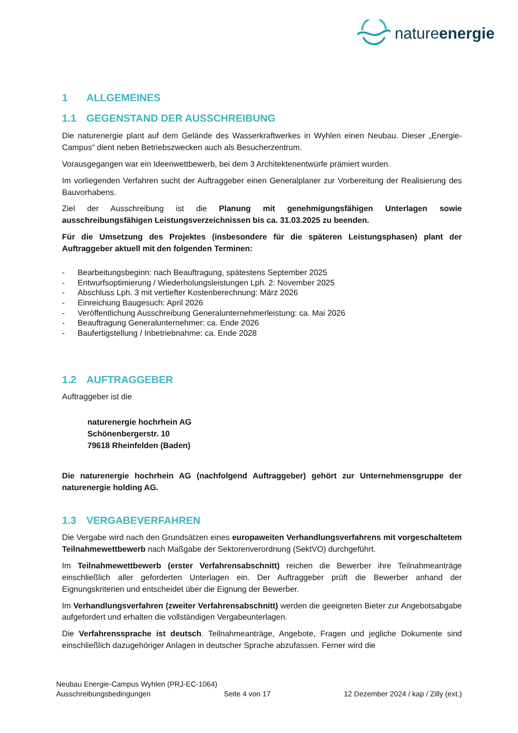natureenergie
1 ALLGEMEINES
1.1 GEGENSTAND DER AUSSCHREIBUNG
Die naturenergie plant auf dem Gelände des Wasserkraftwerkes in Wyhlen einen Neubau. Dieser „Energie-Campus“ dient neben Betriebszwecken auch als Besucherzentrum.
Vorausgegangen war ein Ideenwettbewerb, bei dem 3 Architektenentwürfe prämiert wurden.
Im vorliegenden Verfahren sucht der Auftraggeber einen Generalplaner zur Vorbereitung der Realisierung des Bauvorhabens.
Ziel der Ausschreibung ist die Planung mit genehmigungsfähigen Unterlagen sowie ausschreibungsfähigen Leistungsverzeichnissen bis ca. 31.03.2025 zu beenden.
Für die Umsetzung des Projektes (insbesondere für die späteren Leistungsphasen) plant der Auftraggeber aktuell mit den folgenden Terminen:
- Bearbeitungsbeginn: nach Beauftragung, spätestens September 2025
- Entwurfsoptimierung / Wiederholungsleistungen Lph. 2: November 2025
- Abschluss Lph. 3 mit vertiefter Kostenberechnung: März 2026
- Einreichung Baugesuch: April 2026
- Veröffentlichung Ausschreibung Generalunternehmerleistung: ca. Mai 2026
- Beauftragung Generalunternehmer: ca. Ende 2026
- Baufertigstellung / Inbetriebnahme: ca. Ende 2028
1.2 AUFTRAGGEBER
Auftraggeber ist die
naturenergie hochrhein AG
Schönenbergerstr. 10
79618 Rheinfelden (Baden)
Die naturenergie hochrhein AG (nachfolgend Auftraggeber) gehört zur Unternehmensgruppe der naturenergie holding AG.
1.3 VERGABEVERFAHREN
Die Vergabe wird nach den Grundsätzen eines europaweiten Verhandlungsverfahrens mit vorgeschaltetem Teilnahmewettbewerb nach Maßgabe der Sektorenverordnung (SektVO) durchgeführt.
Im Teilnahmewettbewerb (erster Verfahrensabschnitt) reichen die Bewerber ihre Teilnahmeanträge einschließlich aller geforderten Unterlagen ein. Der Auftraggeber prüft die Bewerber anhand der Eignungskriterien und entscheidet über die Eignung der Bewerber.
Im Verhandlungsverfahren (zweiter Verfahrensabschnitt) werden die geeigneten Bieter zur Angebotsabgabe aufgefordert und erhalten die vollständigen Vergabeunterlagen.
Die Verfahrenssprache ist deutsch. Teilnahmeanträge, Angebote, Fragen und jegliche Dokumente sind einschließlich dazugehöriger Anlagen in deutscher Sprache abzufassen. Ferner wird die
Neubau Energie-Campus Wyhlen (PRJ-EC-1064)
Ausschreibungsbedingungen Seite 4 von 17 12 Dezember 2024 / kap / Zilly (ext.)